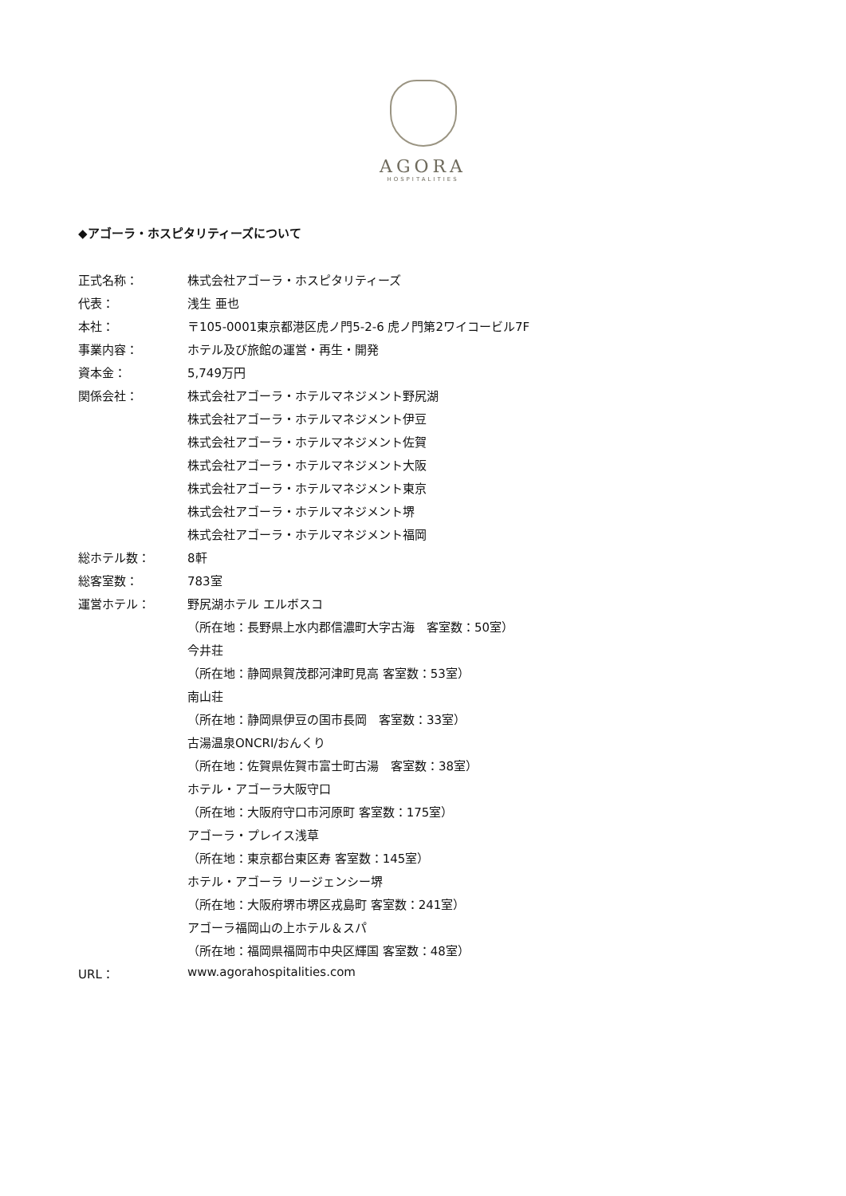AGORA
HOSPITALITIES
◆アゴーラ・ホスピタリティーズについて
| 正式名称： | 株式会社アゴーラ・ホスピタリティーズ |
| 代表： | 浅生 亜也 |
| 本社： | 〒105-0001東京都港区虎ノ門5-2-6 虎ノ門第2ワイコービル7F |
| 事業内容： | ホテル及び旅館の運営・再生・開発 |
| 資本金： | 5,749万円 |
| 関係会社： | 株式会社アゴーラ・ホテルマネジメント野尻湖 |
| | 株式会社アゴーラ・ホテルマネジメント伊豆 |
| | 株式会社アゴーラ・ホテルマネジメント佐賀 |
| | 株式会社アゴーラ・ホテルマネジメント大阪 |
| | 株式会社アゴーラ・ホテルマネジメント東京 |
| | 株式会社アゴーラ・ホテルマネジメント堺 |
| | 株式会社アゴーラ・ホテルマネジメント福岡 |
| 総ホテル数： | 8軒 |
| 総客室数： | 783室 |
| 運営ホテル： | 野尻湖ホテル エルボスコ |
| | （所在地：長野県上水内郡信濃町大字古海 客室数：50室） |
| | 今井荘 |
| | （所在地：静岡県賀茂郡河津町見高 客室数：53室） |
| | 南山荘 |
| | （所在地：静岡県伊豆の国市長岡 客室数：33室） |
| | 古湯温泉ONCRI/おんくり |
| | （所在地：佐賀県佐賀市富士町古湯 客室数：38室） |
| | ホテル・アゴーラ大阪守口 |
| | （所在地：大阪府守口市河原町 客室数：175室） |
| | アゴーラ・プレイス浅草 |
| | （所在地：東京都台東区寿 客室数：145室） |
| | ホテル・アゴーラ リージェンシー堺 |
| | （所在地：大阪府堺市堺区戎島町 客室数：241室） |
| | アゴーラ福岡山の上ホテル＆スパ |
| | （所在地：福岡県福岡市中央区輝国 客室数：48室） |
| URL： | www.agorahospitalities.com |